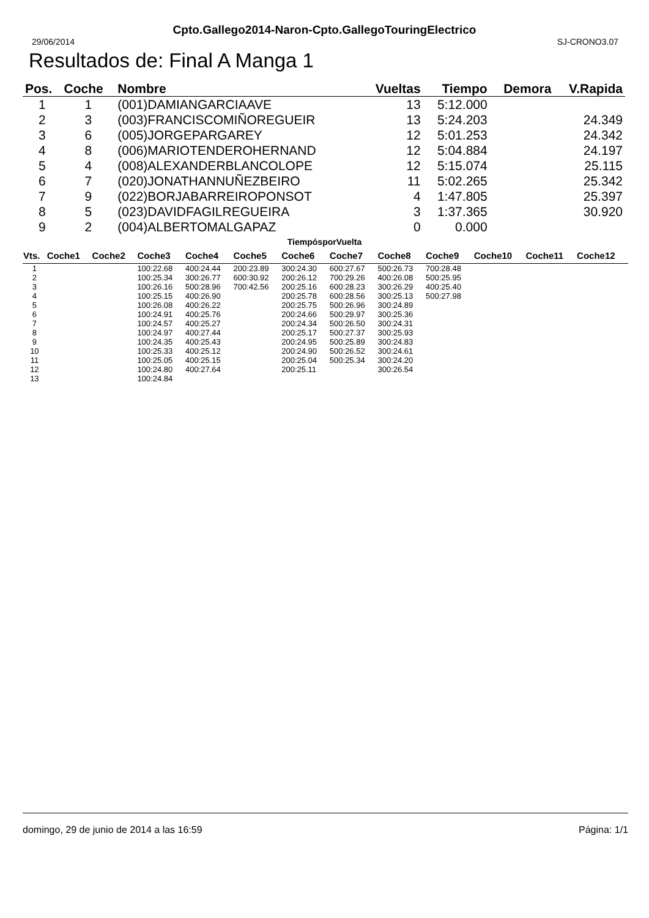Cpto.Gallego2014-Naron-Cpto.GallegoTouringElectrico
29/06/2014 SJ-CRONO3.07
Resultados de: Final A Manga 1
| Pos. | Coche | Nombre | Vueltas | Tiempo | Demora | V.Rapida |
| --- | --- | --- | --- | --- | --- | --- |
| 1 | 1 | (001)DAMIANGARCIAAVE | 13 | 5:12.000 | | |
| 2 | 3 | (003)FRANCISCOMIÑOREGUEIR | 13 | 5:24.203 | | 24.349 |
| 3 | 6 | (005)JORGEPARGAREY | 12 | 5:01.253 | | 24.342 |
| 4 | 8 | (006)MARIOTENDEROHERNAND | 12 | 5:04.884 | | 24.197 |
| 5 | 4 | (008)ALEXANDERBLANCOLOPE | 12 | 5:15.074 | | 25.115 |
| 6 | 7 | (020)JONATHANNUÑEZBEIRO | 11 | 5:02.265 | | 25.342 |
| 7 | 9 | (022)BORJABARREIROPONSOT | 4 | 1:47.805 | | 25.397 |
| 8 | 5 | (023)DAVIDFAGILREGUEIRA | 3 | 1:37.365 | | 30.920 |
| 9 | 2 | (004)ALBERTOMALGAPAZ | 0 | 0.000 | | |
TiempósporVuelta
| Vts. | Coche1 | Coche2 | Coche3 | Coche4 | Coche5 | Coche6 | Coche7 | Coche8 | Coche9 | Coche10 | Coche11 | Coche12 |
| --- | --- | --- | --- | --- | --- | --- | --- | --- | --- | --- | --- | --- |
| 1 | | | 100:22.68 | 400:24.44 | 200:23.89 | 300:24.30 | 600:27.67 | 500:26.73 | 700:28.48 | | | |
| 2 | | | 100:25.34 | 300:26.77 | 600:30.92 | 200:26.12 | 700:29.26 | 400:26.08 | 500:25.95 | | | |
| 3 | | | 100:26.16 | 500:28.96 | 700:42.56 | 200:25.16 | 600:28.23 | 300:26.29 | 400:25.40 | | | |
| 4 | | | 100:25.15 | 400:26.90 | | 200:25.78 | 600:28.56 | 300:25.13 | 500:27.98 | | | |
| 5 | | | 100:26.08 | 400:26.22 | | 200:25.75 | 500:26.96 | 300:24.89 | | | | |
| 6 | | | 100:24.91 | 400:25.76 | | 200:24.66 | 500:29.97 | 300:25.36 | | | | |
| 7 | | | 100:24.57 | 400:25.27 | | 200:24.34 | 500:26.50 | 300:24.31 | | | | |
| 8 | | | 100:24.97 | 400:27.44 | | 200:25.17 | 500:27.37 | 300:25.93 | | | | |
| 9 | | | 100:24.35 | 400:25.43 | | 200:24.95 | 500:25.89 | 300:24.83 | | | | |
| 10 | | | 100:25.33 | 400:25.12 | | 200:24.90 | 500:26.52 | 300:24.61 | | | | |
| 11 | | | 100:25.05 | 400:25.15 | | 200:25.04 | 500:25.34 | 300:24.20 | | | | |
| 12 | | | 100:24.80 | 400:27.64 | | 200:25.11 | | 300:26.54 | | | | |
| 13 | | | 100:24.84 | | | | | | | | | |
domingo, 29 de junio de 2014 a las 16:59 Página: 1/1